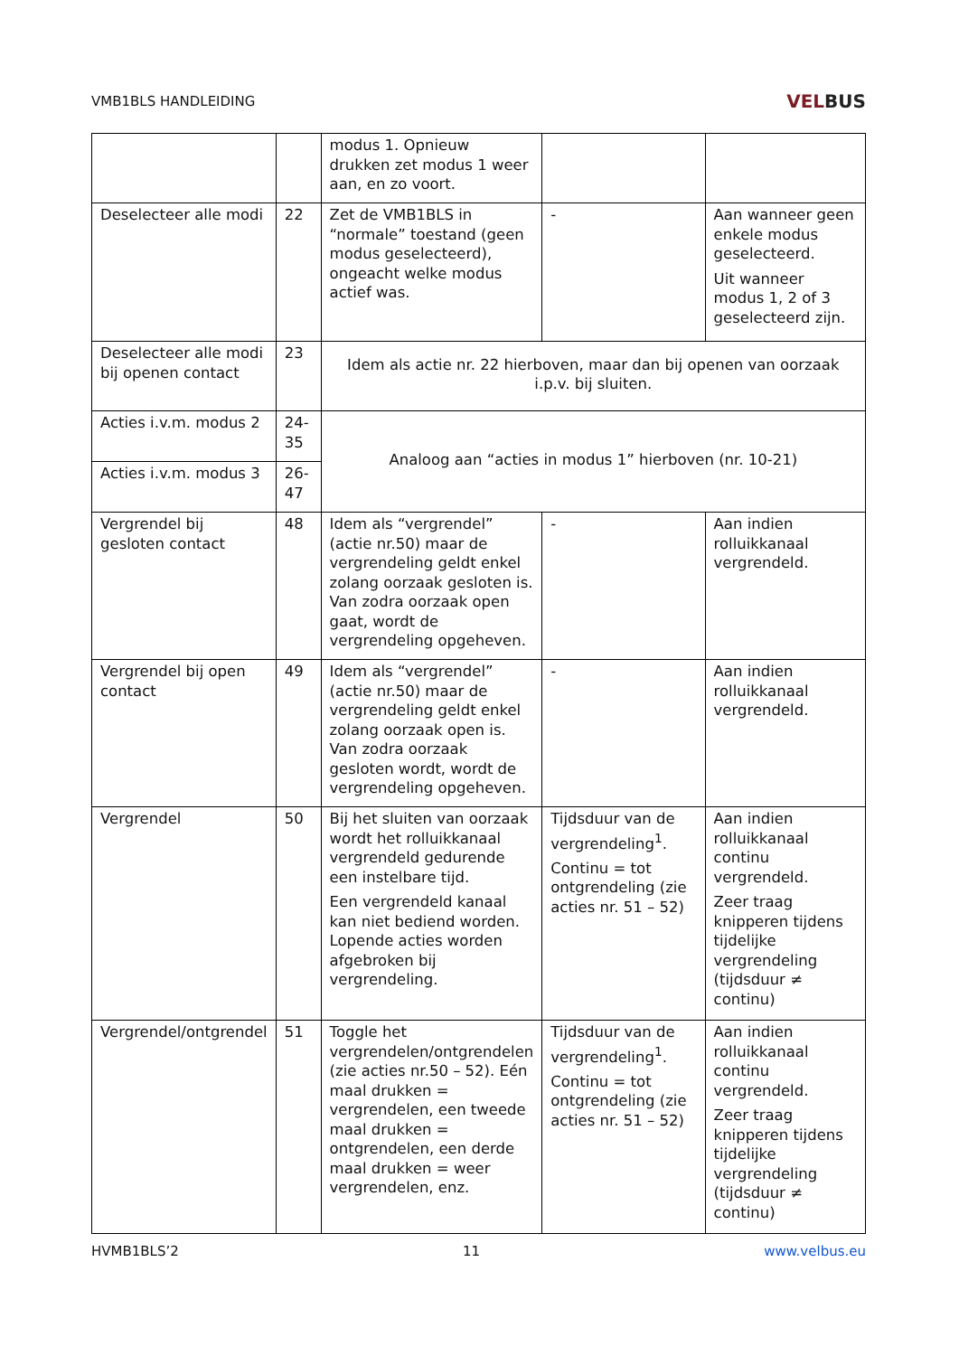VMB1BLS HANDLEIDING
VELBUS
| | | modus 1. Opnieuw drukken zet modus 1 weer aan, en zo voort. | | |
| Deselecteer alle modi | 22 | Zet de VMB1BLS in “normale” toestand (geen modus geselecteerd), ongeacht welke modus actief was. | - | Aan wanneer geen enkele modus geselecteerd. Uit wanneer modus 1, 2 of 3 geselecteerd zijn. |
| Deselecteer alle modi bij openen contact | 23 | Idem als actie nr. 22 hierboven, maar dan bij openen van oorzaak i.p.v. bij sluiten. | | |
| Acties i.v.m. modus 2 | 24-35 | Analoog aan “acties in modus 1” hierboven (nr. 10-21) | | |
| Acties i.v.m. modus 3 | 26-47 | | | |
| Vergrendel bij gesloten contact | 48 | Idem als “vergrendel” (actie nr.50) maar de vergrendeling geldt enkel zolang oorzaak gesloten is. Van zodra oorzaak open gaat, wordt de vergrendeling opgeheven. | - | Aan indien rolluikkanaal vergrendeld. |
| Vergrendel bij open contact | 49 | Idem als “vergrendel” (actie nr.50) maar de vergrendeling geldt enkel zolang oorzaak open is. Van zodra oorzaak gesloten wordt, wordt de vergrendeling opgeheven. | - | Aan indien rolluikkanaal vergrendeld. |
| Vergrendel | 50 | Bij het sluiten van oorzaak wordt het rolluikkanaal vergrendeld gedurende een instelbare tijd. Een vergrendeld kanaal kan niet bediend worden. Lopende acties worden afgebroken bij vergrendeling. | Tijdsduur van de vergrendeling<sup>1</sup>. Continu = tot ontgrendeling (zie acties nr. 51 – 52) | Aan indien rolluikkanaal continu vergrendeld. Zeer traag knipperen tijdens tijdelijke vergrendeling (tijdsduur ≠ continu) |
| Vergrendel/ontgrendel | 51 | Toggle het vergrendelen/ontgrendelen (zie acties nr.50 – 52). Eén maal drukken = vergrendelen, een tweede maal drukken = ontgrendelen, een derde maal drukken = weer vergrendelen, enz. | Tijdsduur van de vergrendeling<sup>1</sup>. Continu = tot ontgrendeling (zie acties nr. 51 – 52) | Aan indien rolluikkanaal continu vergrendeld. Zeer traag knipperen tijdens tijdelijke vergrendeling (tijdsduur ≠ continu) |
HVMB1BLS’2 11 www.velbus.eu